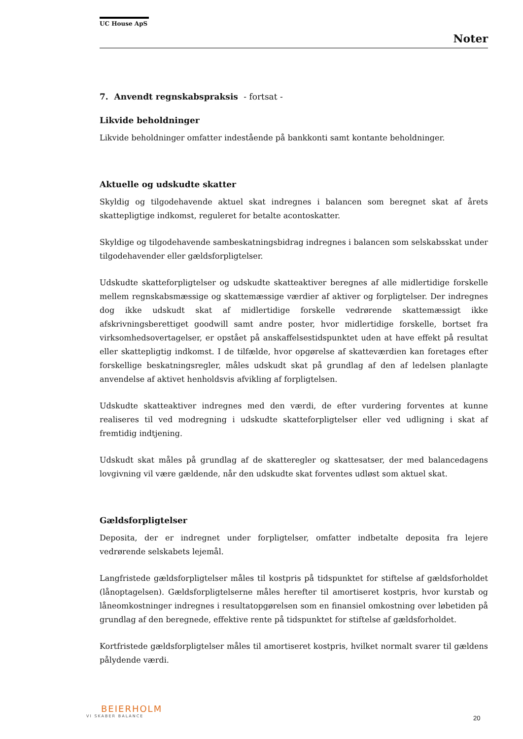UC House ApS
Noter
7. Anvendt regnskabspraksis - fortsat -
Likvide beholdninger
Likvide beholdninger omfatter indestående på bankkonti samt kontante beholdninger.
Aktuelle og udskudte skatter
Skyldig og tilgodehavende aktuel skat indregnes i balancen som beregnet skat af årets skattepligtige indkomst, reguleret for betalte acontoskatter.
Skyldige og tilgodehavende sambeskatningsbidrag indregnes i balancen som selskabsskat under tilgodehavender eller gældsforpligtelser.
Udskudte skatteforpligtelser og udskudte skatteaktiver beregnes af alle midlertidige forskelle mellem regnskabsmæssige og skattemæssige værdier af aktiver og forpligtelser. Der indregnes dog ikke udskudt skat af midlertidige forskelle vedrørende skattemæssigt ikke afskrivningsberettiget goodwill samt andre poster, hvor midlertidige forskelle, bortset fra virksomhedsovertagelser, er opstået på anskaffelsestidspunktet uden at have effekt på resultat eller skattepligtig indkomst. I de tilfælde, hvor opgørelse af skatteværdien kan foretages efter forskellige beskatningsregler, måles udskudt skat på grundlag af den af ledelsen planlagte anvendelse af aktivet henholdsvis afvikling af forpligtelsen.
Udskudte skatteaktiver indregnes med den værdi, de efter vurdering forventes at kunne realiseres til ved modregning i udskudte skatteforpligtelser eller ved udligning i skat af fremtidig indtjening.
Udskudt skat måles på grundlag af de skatteregler og skattesatser, der med balancedagens lovgivning vil være gældende, når den udskudte skat forventes udløst som aktuel skat.
Gældsforpligtelser
Deposita, der er indregnet under forpligtelser, omfatter indbetalte deposita fra lejere vedrørende selskabets lejemål.
Langfristede gældsforpligtelser måles til kostpris på tidspunktet for stiftelse af gældsforholdet (lånoptagelsen). Gældsforpligtelserne måles herefter til amortiseret kostpris, hvor kurstab og låneomkostninger indregnes i resultatopgørelsen som en finansiel omkostning over løbetiden på grundlag af den beregnede, effektive rente på tidspunktet for stiftelse af gældsforholdet.
Kortfristede gældsforpligtelser måles til amortiseret kostpris, hvilket normalt svarer til gældens pålydende værdi.
BEIERHOLM
VI SKABER BALANCE
20